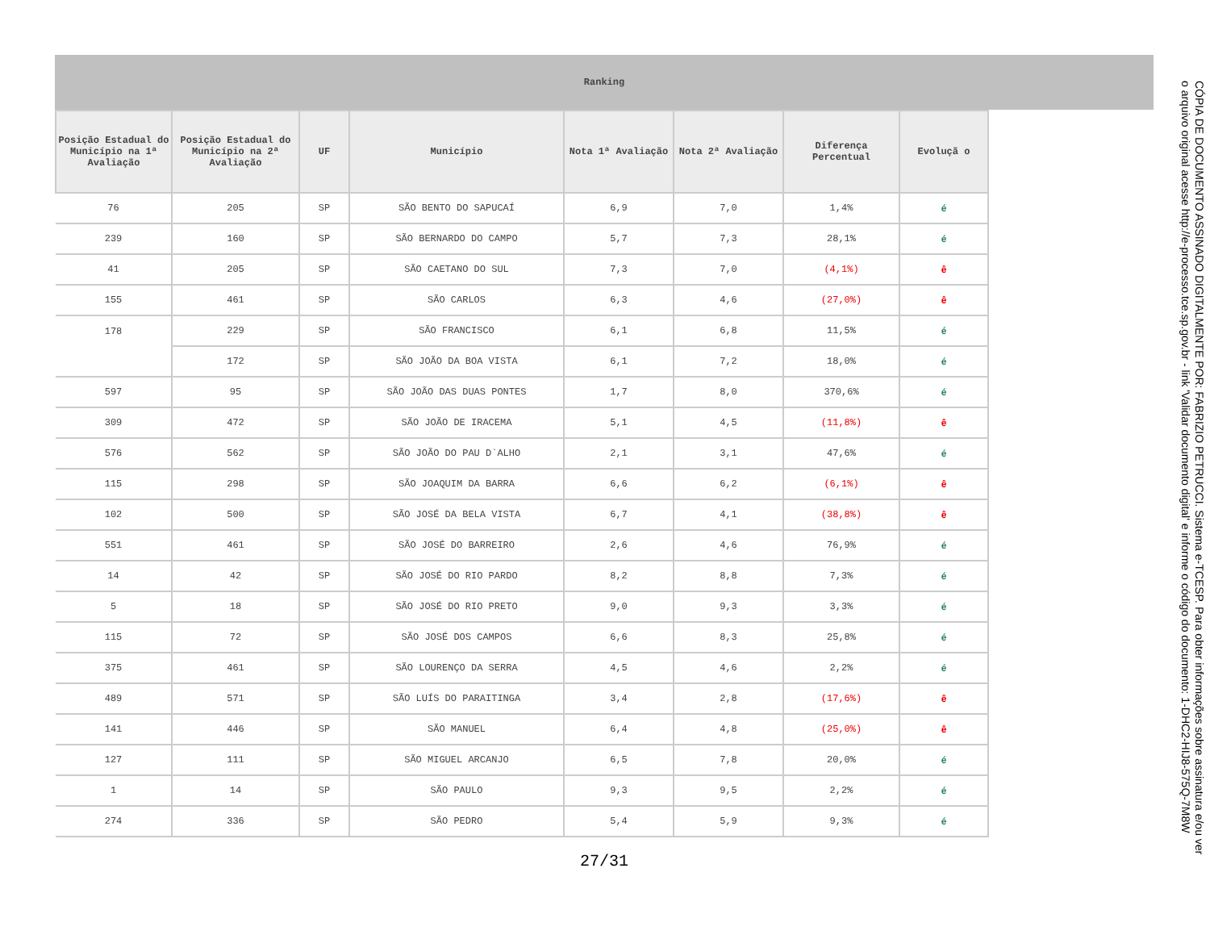Ranking
| Posição Estadual do Município na 1ª Avaliação | Posição Estadual do Município na 2ª Avaliação | UF | Município | Nota 1ª Avaliação | Nota 2ª Avaliação | Diferença Percentual | Evoluçã o |
| --- | --- | --- | --- | --- | --- | --- | --- |
| 76 | 205 | SP | SÃO BENTO DO SAPUCAÍ | 6,9 | 7,0 | 1,4% | é |
| 239 | 160 | SP | SÃO BERNARDO DO CAMPO | 5,7 | 7,3 | 28,1% | é |
| 41 | 205 | SP | SÃO CAETANO DO SUL | 7,3 | 7,0 | (4,1%) | ê |
| 155 | 461 | SP | SÃO CARLOS | 6,3 | 4,6 | (27,0%) | ê |
| 178 | 229 | SP | SÃO FRANCISCO | 6,1 | 6,8 | 11,5% | é |
| | 172 | SP | SÃO JOÃO DA BOA VISTA | 6,1 | 7,2 | 18,0% | é |
| 597 | 95 | SP | SÃO JOÃO DAS DUAS PONTES | 1,7 | 8,0 | 370,6% | é |
| 309 | 472 | SP | SÃO JOÃO DE IRACEMA | 5,1 | 4,5 | (11,8%) | ê |
| 576 | 562 | SP | SÃO JOÃO DO PAU D`ALHO | 2,1 | 3,1 | 47,6% | é |
| 115 | 298 | SP | SÃO JOAQUIM DA BARRA | 6,6 | 6,2 | (6,1%) | ê |
| 102 | 500 | SP | SÃO JOSÉ DA BELA VISTA | 6,7 | 4,1 | (38,8%) | ê |
| 551 | 461 | SP | SÃO JOSÉ DO BARREIRO | 2,6 | 4,6 | 76,9% | é |
| 14 | 42 | SP | SÃO JOSÉ DO RIO PARDO | 8,2 | 8,8 | 7,3% | é |
| 5 | 18 | SP | SÃO JOSÉ DO RIO PRETO | 9,0 | 9,3 | 3,3% | é |
| 115 | 72 | SP | SÃO JOSÉ DOS CAMPOS | 6,6 | 8,3 | 25,8% | é |
| 375 | 461 | SP | SÃO LOURENÇO DA SERRA | 4,5 | 4,6 | 2,2% | é |
| 489 | 571 | SP | SÃO LUÍS DO PARAITINGA | 3,4 | 2,8 | (17,6%) | ê |
| 141 | 446 | SP | SÃO MANUEL | 6,4 | 4,8 | (25,0%) | ê |
| 127 | 111 | SP | SÃO MIGUEL ARCANJO | 6,5 | 7,8 | 20,0% | é |
| 1 | 14 | SP | SÃO PAULO | 9,3 | 9,5 | 2,2% | é |
| 274 | 336 | SP | SÃO PEDRO | 5,4 | 5,9 | 9,3% | é |
27/31
CÓPIA DE DOCUMENTO ASSINADO DIGITALMENTE POR: FABRIZIO PETRUCCI. Sistema e-TCESP. Para obter informações sobre assinatura e/ou ver o arquivo original acesse http://e-processo.tce.sp.gov.br - link 'Validar documento digital' e informe o código do documento: 1-DHC2-HIJ8-575Q-7M8W